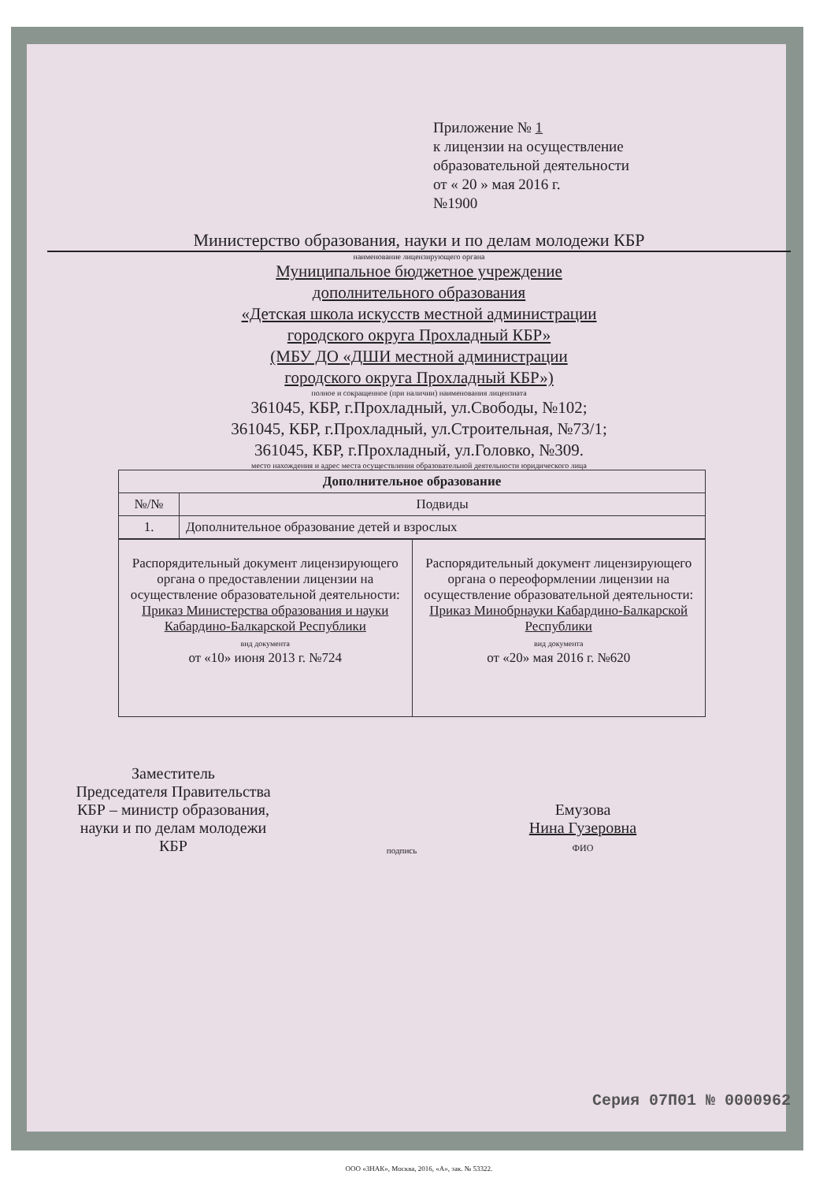Приложение № 1
к лицензии на осуществление
образовательной деятельности
от « 20 » мая 2016 г.
№1900
Министерство образования, науки и по делам молодежи КБР
наименование лицензирующего органа
Муниципальное бюджетное учреждение
дополнительного образования
«Детская школа искусств местной администрации
городского округа Прохладный КБР»
(МБУ ДО «ДШИ местной администрации
городского округа Прохладный КБР»)
полное и сокращенное (при наличии) наименования лицензиата
361045, КБР, г.Прохладный, ул.Свободы, №102;
361045, КБР, г.Прохладный, ул.Строительная, №73/1;
361045, КБР, г.Прохладный, ул.Головко, №309.
место нахождения и адрес места осуществления образовательной деятельности юридического лица
| Дополнительное образование | |
| --- | --- |
| №/№ | Подвиды |
| 1. | Дополнительное образование детей и взрослых |
| Распорядительный документ лицензирующего органа о предоставлении лицензии на осуществление образовательной деятельности: Приказ Министерства образования и науки Кабардино-Балкарской Республики вид документа от «10» июня 2013 г. №724 | Распорядительный документ лицензирующего органа о переоформлении лицензии на осуществление образовательной деятельности: Приказ Минобрнауки Кабардино-Балкарской Республики вид документа от «20» мая 2016 г. №620 |
Заместитель
Председателя Правительства
КБР – министр образования,
науки и по делам молодежи
КБР
подпись
Емузова
Нина Гузеровна
ФИО
Серия 07П01 № 0000962
ООО «ЗНАК», Москва, 2016, «А», зак. № 53322.